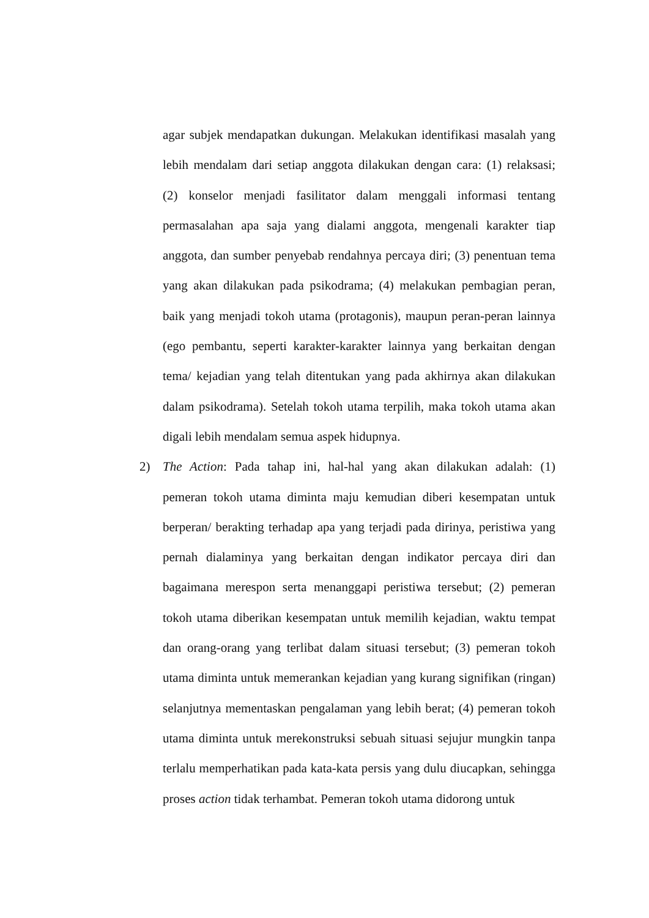agar subjek mendapatkan dukungan. Melakukan identifikasi masalah yang lebih mendalam dari setiap anggota dilakukan dengan cara: (1) relaksasi; (2) konselor menjadi fasilitator dalam menggali informasi tentang permasalahan apa saja yang dialami anggota, mengenali karakter tiap anggota, dan sumber penyebab rendahnya percaya diri; (3) penentuan tema yang akan dilakukan pada psikodrama; (4) melakukan pembagian peran, baik yang menjadi tokoh utama (protagonis), maupun peran-peran lainnya (ego pembantu, seperti karakter-karakter lainnya yang berkaitan dengan tema/ kejadian yang telah ditentukan yang pada akhirnya akan dilakukan dalam psikodrama). Setelah tokoh utama terpilih, maka tokoh utama akan digali lebih mendalam semua aspek hidupnya.
2) The Action: Pada tahap ini, hal-hal yang akan dilakukan adalah: (1) pemeran tokoh utama diminta maju kemudian diberi kesempatan untuk berperan/ berakting terhadap apa yang terjadi pada dirinya, peristiwa yang pernah dialaminya yang berkaitan dengan indikator percaya diri dan bagaimana merespon serta menanggapi peristiwa tersebut; (2) pemeran tokoh utama diberikan kesempatan untuk memilih kejadian, waktu tempat dan orang-orang yang terlibat dalam situasi tersebut; (3) pemeran tokoh utama diminta untuk memerankan kejadian yang kurang signifikan (ringan) selanjutnya mementaskan pengalaman yang lebih berat; (4) pemeran tokoh utama diminta untuk merekonstruksi sebuah situasi sejujur mungkin tanpa terlalu memperhatikan pada kata-kata persis yang dulu diucapkan, sehingga proses action tidak terhambat. Pemeran tokoh utama didorong untuk